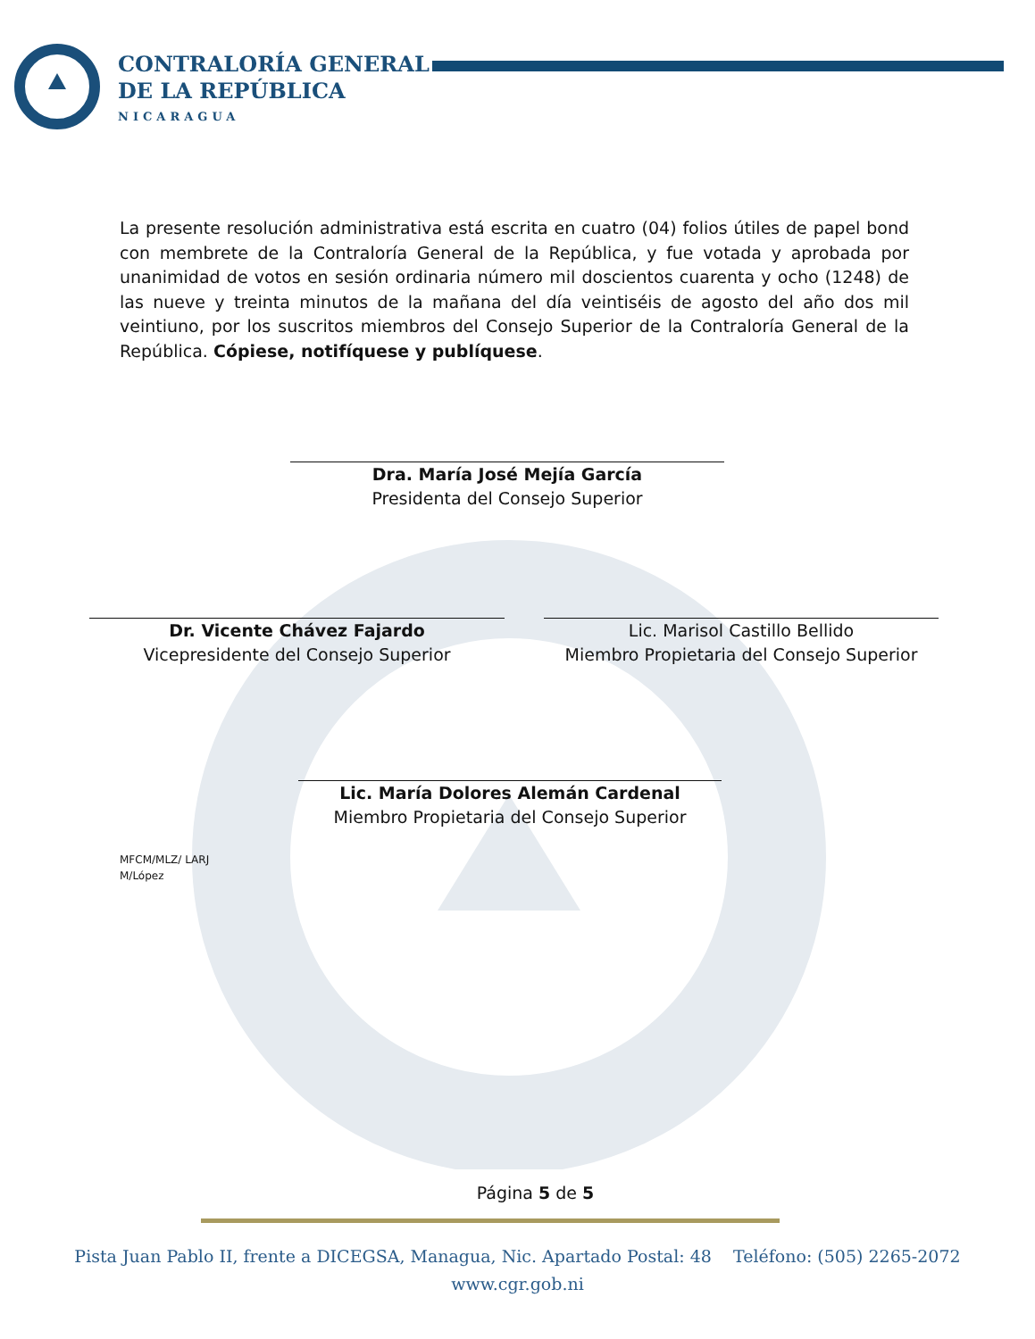CONTRALORÍA GENERAL
DE LA REPÚBLICA
NICARAGUA
La presente resolución administrativa está escrita en cuatro (04) folios útiles de papel bond con membrete de la Contraloría General de la República, y fue votada y aprobada por unanimidad de votos en sesión ordinaria número mil doscientos cuarenta y ocho (1248) de las nueve y treinta minutos de la mañana del día veintiséis de agosto del año dos mil veintiuno, por los suscritos miembros del Consejo Superior de la Contraloría General de la República. Cópiese, notifíquese y publíquese.
Dra. María José Mejía García
Presidenta del Consejo Superior
Dr. Vicente Chávez Fajardo
Vicepresidente del Consejo Superior
Lic. Marisol Castillo Bellido
Miembro Propietaria del Consejo Superior
Lic. María Dolores Alemán Cardenal
Miembro Propietaria del Consejo Superior
MFCM/MLZ/ LARJ
M/López
Página 5 de 5
Pista Juan Pablo II, frente a DICEGSA, Managua, Nic. Apartado Postal: 48 Teléfono: (505) 2265-2072
www.cgr.gob.ni